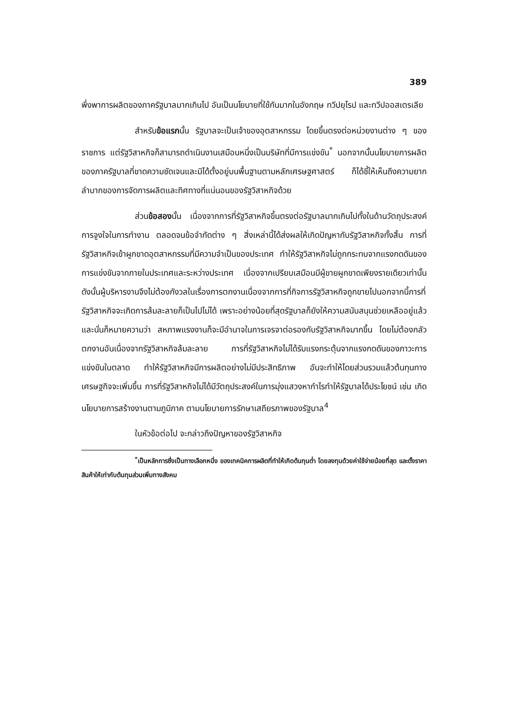389
พึ่งพาการผลิตของภาครัฐบาลมากเกินไป อันเป็นนโยบายที่ใช้กันมากในอังกฤษ ทวีปยุโรป และทวีปออสเตรเลีย
สำหรับข้อแรกนั้น รัฐบาลจะเป็นเจ้าของอุตสาหกรรม โดยขึ้นตรงต่อหน่วยงานต่าง ๆ ของราชการ แต่รัฐวิสาหกิจก็สามารถดำเนินงานเสมือนหนึ่งเป็นบริษัทที่มีการแข่งขัน<sup>*</sup> นอกจากนั้นนโยบายการผลิตของภาครัฐบาลที่ขาดความชัดเจนและมิได้ตั้งอยู่บนพื้นฐานตามหลักเศรษฐศาสตร์ ก็ได้ชี้ให้เห็นถึงความยากลำบากของการจัดการผลิตและทิศทางที่แน่นอนของรัฐวิสาหกิจด้วย
ส่วนข้อสองนั้น เนื่องจากการที่รัฐวิสาหกิจขึ้นตรงต่อรัฐบาลมากเกินไปทั้งในด้านวัตถุประสงค์การจูงใจในการทำงาน ตลอดจนข้อจำกัดต่าง ๆ สิ่งเหล่านี้ได้ส่งผลให้เกิดปัญหากับรัฐวิสาหกิจทั้งสิ้น การที่รัฐวิสาหกิจเข้าผูกขาดอุตสาหกรรมที่มีความจำเป็นของประเทศ ทำให้รัฐวิสาหกิจไม่ถูกกระทบจากแรงกดดันของการแข่งขันจากภายในประเทศและระหว่างประเทศ เนื่องจากเปรียบเสมือนมีผู้ขายผูกขาดเพียงรายเดียวเท่านั้น ดังนั้นผู้บริหารงานจึงไม่ต้องกังวลในเรื่องการตกงานเนื่องจากการที่กิจการรัฐวิสาหกิจถูกขายไปนอกจากนี้การที่รัฐวิสาหกิจจะเกิดการล้มละลายก็เป็นไปไม่ได้ เพราะอย่างน้อยที่สุดรัฐบาลก็ยังให้ความสนับสนุนช่วยเหลืออยู่แล้ว และนั่นก็หมายความว่า สหภาพแรงงานก็จะมีอำนาจในการเจรจาต่อรองกับรัฐวิสาหกิจมากขึ้น โดยไม่ต้องกลัวตกงานอันเนื่องจากรัฐวิสาหกิจล้มละลาย การที่รัฐวิสาหกิจไม่ได้รับแรงกระตุ้นจากแรงกดดันของภาวะการแข่งขันในตลาด ทำให้รัฐวิสาหกิจมีการผลิตอย่างไม่มีประสิทธิภาพ อันจะทำให้โดยส่วนรวมแล้วต้นทุนทางเศรษฐกิจจะเพิ่มขึ้น การที่รัฐวิสาหกิจไม่ได้มีวัตถุประสงค์ในการมุ่งแสวงหากำไรทำให้รัฐบาลได้ประโยชน์ เช่น เกิดนโยบายการสร้างงานตามภูมิภาค ตามนโยบายการรักษาเสถียรภาพของรัฐบาล<sup>4</sup>
ในหัวข้อต่อไป จะกล่าวถึงปัญหาของรัฐวิสาหกิจ
<sup>*</sup> เป็นหลักการซึ่งเป็นทางเลือกหนึ่ง ของเทคนิคการผลิตที่ทำให้เกิดต้นทุนต่ำ โดยลงทุนด้วยค่าใช้จ่ายน้อยที่สุด และตั้งราคาสินค้าให้เท่ากับต้นทุนส่วนเพิ่มทางสังคม